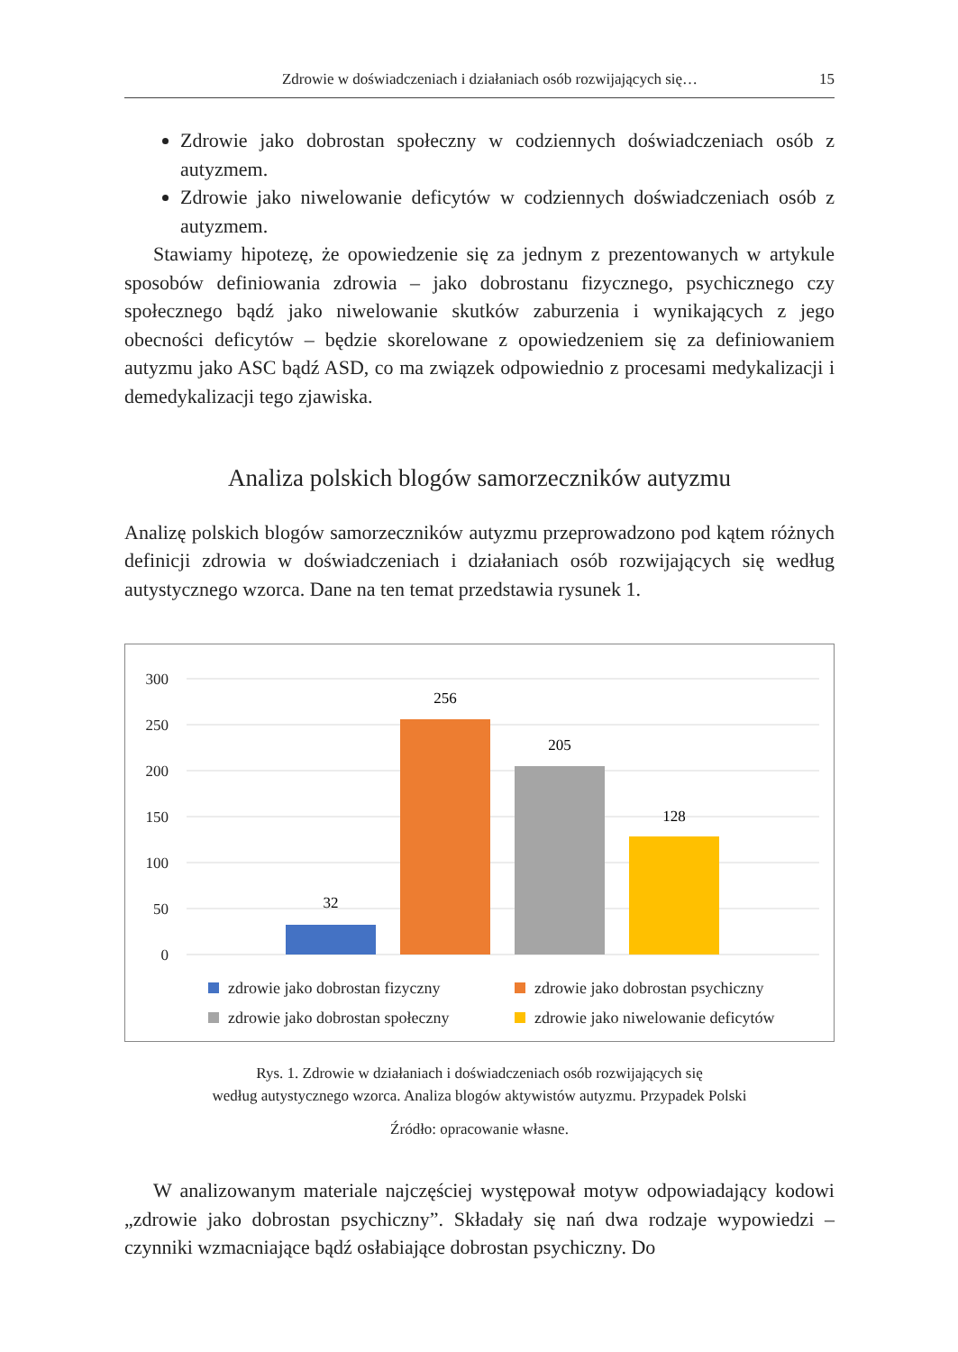Zdrowie w doświadczeniach i działaniach osób rozwijających się… 15
Zdrowie jako dobrostan społeczny w codziennych doświadczeniach osób z autyzmem.
Zdrowie jako niwelowanie deficytów w codziennych doświadczeniach osób z autyzmem.
Stawiamy hipotezę, że opowiedzenie się za jednym z prezentowanych w artykule sposobów definiowania zdrowia – jako dobrostanu fizycznego, psychicznego czy społecznego bądź jako niwelowanie skutków zaburzenia i wynikających z jego obecności deficytów – będzie skorelowane z opowiedzeniem się za definiowaniem autyzmu jako ASC bądź ASD, co ma związek odpowiednio z procesami medykalizacji i demedykalizacji tego zjawiska.
Analiza polskich blogów samorzeczników autyzmu
Analizę polskich blogów samorzeczników autyzmu przeprowadzono pod kątem różnych definicji zdrowia w doświadczeniach i działaniach osób rozwijających się według autystycznego wzorca. Dane na ten temat przedstawia rysunek 1.
300
250
200
150
100
50
0
32
256
205
128
zdrowie jako dobrostan fizyczny
zdrowie jako dobrostan psychiczny
zdrowie jako dobrostan społeczny
zdrowie jako niwelowanie deficytów
Rys. 1. Zdrowie w działaniach i doświadczeniach osób rozwijających się
według autystycznego wzorca. Analiza blogów aktywistów autyzmu. Przypadek Polski
Źródło: opracowanie własne.
W analizowanym materiale najczęściej występował motyw odpowiadający kodowi „zdrowie jako dobrostan psychiczny”. Składały się nań dwa rodzaje wypowiedzi – czynniki wzmacniające bądź osłabiające dobrostan psychiczny. Do